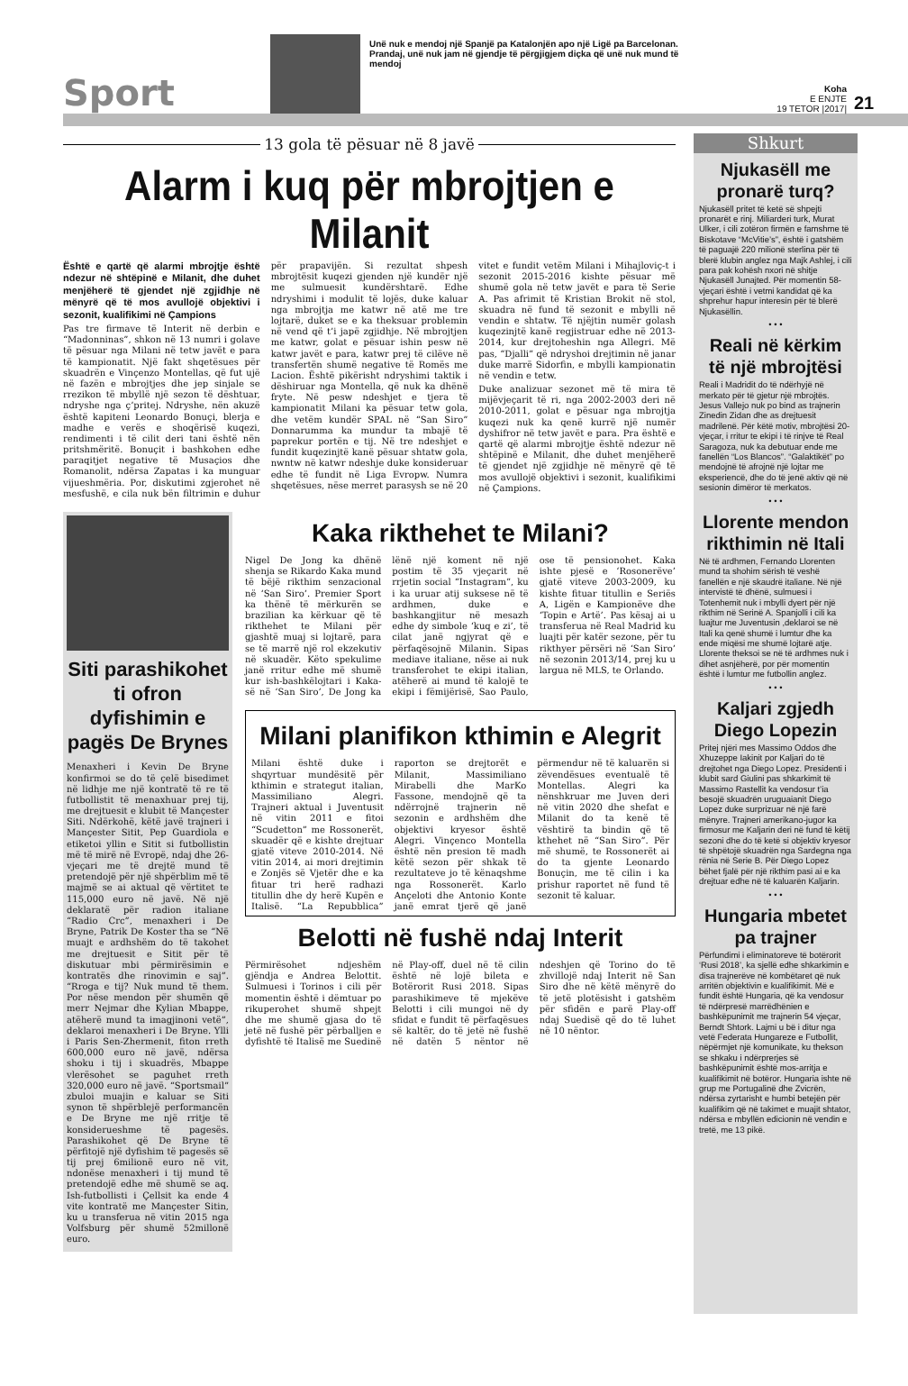Sport
Unë nuk e mendoj një Spanjë pa Katalonjën apo një Ligë pa Barcelonan. Prandaj, unë nuk jam në gjendje të përgjigjem diçka që unë nuk mund të mendoj
Koha
E ENJTE
19 TETOR |2017|
21
13 gola të pësuar në 8 javë
Alarm i kuq për mbrojtjen e Milanit
Është e qartë që alarmi mbrojtje është ndezur në shtëpinë e Milanit, dhe duhet menjëherë të gjendet një zgjidhje në mënyrë që të mos avullojë objektivi i sezonit, kualifikimi në Çampions
Pas tre firmave të Interit në derbin e “Madonninas”, shkon në 13 numri i golave të pësuar nga Milani në tetw javët e para të kampionatit. Një fakt shqetësues për skuadrën e Vinçenzo Montellas, që fut ujë në fazën e mbrojtjes dhe jep sinjale se rrezikon të mbyllë një sezon të dështuar, ndryshe nga ç’pritej. Ndryshe, nën akuzë është kapiteni Leonardo Bonuçi, blerja e madhe e verës e shoqërisë kuqezi, rendimenti i të cilit deri tani është nën pritshmëritë. Bonuçit i bashkohen edhe paraqitjet negative të Musaçios dhe Romanolit, ndërsa Zapatas i ka munguar vijueshmëria. Por, diskutimi zgjerohet në mesfushë, e cila nuk bën filtrimin e duhur për prapavijën. Si rezultat shpesh mbrojtësit kuqezi gjenden një kundër një me sulmuesit kundërshtarë. Edhe ndryshimi i modulit të lojës, duke kaluar nga mbrojtja me katwr në atë me tre lojtarë, duket se e ka theksuar problemin në vend që t’i japë zgjidhje. Në mbrojtjen me katwr, golat e pësuar ishin pesw në katwr javët e para, katwr prej të cilëve në transfertën shumë negative të Romës me Lacion. Është pikërisht ndryshimi taktik i dëshiruar nga Montella, që nuk ka dhënë fryte. Në pesw ndeshjet e tjera të kampionatit Milani ka pësuar tetw gola, dhe vetëm kundër SPAL në “San Siro” Donnarumma ka mundur ta mbajë të paprekur portën e tij. Në tre ndeshjet e fundit kuqezinjtë kanë pësuar shtatw gola, nwntw në katwr ndeshje duke konsideruar edhe të fundit në Liga Evropw. Numra shqetësues, nëse merret parasysh se në 20 vitet e fundit vetëm Milani i Mihajloviç-t i sezonit 2015-2016 kishte pësuar më shumë gola në tetw javët e para të Serie A. Pas afrimit të Kristian Brokit në stol, skuadra në fund të sezonit e mbylli në vendin e shtatw. Të njëjtin numër golash kuqezinjtë kanë regjistruar edhe në 2013-2014, kur drejtoheshin nga Allegri. Më pas, “Djalli” që ndryshoi drejtimin në janar duke marrë Sidorfin, e mbylli kampionatin në vendin e tetw.
Duke analizuar sezonet më të mira të mijëvjeçarit të ri, nga 2002-2003 deri në 2010-2011, golat e pësuar nga mbrojtja kuqezi nuk ka qenë kurrë një numër dyshifror në tetw javët e para. Pra është e qartë që alarmi mbrojtje është ndezur në shtëpinë e Milanit, dhe duhet menjëherë të gjendet një zgjidhje në mënyrë që të mos avullojë objektivi i sezonit, kualifikimi në Çampions.
Siti parashikohet ti ofron dyfishimin e pagës De Brynes
Menaxheri i Kevin De Bryne konfirmoi se do të çelë bisedimet në lidhje me një kontratë të re të futbollistit të menaxhuar prej tij, me drejtuesit e klubit të Mançester Siti. Ndërkohë, këtë javë trajneri i Mançester Sitit, Pep Guardiola e etiketoi yllin e Sitit si futbollistin më të mirë në Evropë, ndaj dhe 26-vjeçari me të drejtë mund të pretendojë për një shpërblim më të majmë se ai aktual që vërtitet te 115,000 euro në javë. Në një deklaratë për radion italiane “Radio Crc”, menaxheri i De Bryne, Patrik De Koster tha se “Në muajt e ardhshëm do të takohet me drejtuesit e Sitit për të diskutuar mbi përmirësimin e kontratës dhe rinovimin e saj”. “Rroga e tij? Nuk mund të them. Por nëse mendon për shumën që merr Nejmar dhe Kylian Mbappe, atëherë mund ta imagjinoni vetë”, deklaroi menaxheri i De Bryne. Ylli i Paris Sen-Zhermenit, fiton rreth 600,000 euro në javë, ndërsa shoku i tij i skuadrës, Mbappe vlerësohet se paguhet rreth 320,000 euro në javë. “Sportsmail” zbuloi muajin e kaluar se Siti synon të shpërblejë performancën e De Bryne me një rritje të konsiderueshme të pagesës. Parashikohet që De Bryne të përfitojë një dyfishim të pagesës së tij prej 6milionë euro në vit, ndonëse menaxheri i tij mund të pretendojë edhe më shumë se aq. Ish-futbollisti i Çellsit ka ende 4 vite kontratë me Mançester Sitin, ku u transferua në vitin 2015 nga Volfsburg për shumë 52millonë euro.
Kaka rikthehet te Milani?
Nigel De Jong ka dhënë shenja se Rikardo Kaka mund të bëjë rikthim senzacional në ‘San Siro’. Premier Sport ka thënë të mërkurën se brazilian ka kërkuar që të rikthehet te Milani për gjashtë muaj si lojtarë, para se të marrë një rol ekzekutiv në skuadër. Këto spekulime janë rritur edhe më shumë kur ish-bashkëlojtari i Kaka-së në ‘San Siro’, De Jong ka lënë një koment në një postim të 35 vjeçarit në rrjetin social “Instagram”, ku i ka uruar atij suksese në të ardhmen, duke e bashkangjitur në mesazh edhe dy simbole ‘kuq e zi’, të cilat janë ngjyrat që e përfaqësojnë Milanin. Sipas mediave italiane, nëse ai nuk transferohet te ekipi italian, atëherë ai mund të kalojë te ekipi i fëmijërisë, Sao Paulo, ose të pensionohet. Kaka ishte pjesë e ‘Rosonerëve’ gjatë viteve 2003-2009, ku kishte fituar titullin e Seriës A, Ligën e Kampionëve dhe ‘Topin e Artë’. Pas kësaj ai u transferua në Real Madrid ku luajti për katër sezone, për tu rikthyer përsëri në ‘San Siro’ në sezonin 2013/14, prej ku u largua në MLS, te Orlando.
Milani planifikon kthimin e Alegrit
Milani është duke i shqyrtuar mundësitë për kthimin e strategut italian, Massimiliano Alegri. Trajneri aktual i Juventusit në vitin 2011 e fitoi “Scudetton” me Rossonerët, skuadër që e kishte drejtuar gjatë viteve 2010-2014. Në vitin 2014, ai mori drejtimin e Zonjës së Vjetër dhe e ka fituar tri herë radhazi titullin dhe dy herë Kupën e Italisë. “La Repubblica” raporton se drejtorët e Milanit, Massimiliano Mirabelli dhe MarKo Fassone, mendojnë që ta ndërrojnë trajnerin në sezonin e ardhshëm dhe objektivi kryesor është Alegri. Vinçenco Montella është nën presion të madh këtë sezon për shkak të rezultateve jo të kënaqshme nga Rossonerët. Karlo Ançeloti dhe Antonio Konte janë emrat tjerë që janë përmendur në të kaluarën si zëvendësues eventualë të Montellas. Alegri ka nënshkruar me Juven deri në vitin 2020 dhe shefat e Milanit do ta kenë të vështirë ta bindin që të kthehet në “San Siro”. Për më shumë, te Rossonerët ai do ta gjente Leonardo Bonuçin, me të cilin i ka prishur raportet në fund të sezonit të kaluar.
Belotti në fushë ndaj Interit
Përmirësohet ndjeshëm gjëndja e Andrea Belottit. Sulmuesi i Torinos i cili për momentin është i dëmtuar po rikuperohet shumë shpejt dhe me shumë gjasa do të jetë në fushë për përballjen e dyfishtë të Italisë me Suedinë në Play-off, duel në të cilin është në lojë bileta e Botërorit Rusi 2018. Sipas parashikimeve të mjekëve Belotti i cili mungoi në dy sfidat e fundit të përfaqësues së kaltër, do të jetë në fushë në datën 5 nëntor në ndeshjen që Torino do të zhvillojë ndaj Interit në San Siro dhe në këtë mënyrë do të jetë plotësisht i gatshëm për sfidën e parë Play-off ndaj Suedisë që do të luhet në 10 nëntor.
Shkurt
Njukasëll me pronarë turq?
Njukasëll pritet të ketë së shpejti pronarët e rinj. Miliarderi turk, Murat Ulker, i cili zotëron firmën e famshme të Biskotave “McVitie’s”, është i gatshëm të paguajë 220 milionë sterlina për të blerë klubin anglez nga Majk Ashlej, i cili para pak kohësh nxori në shitje Njukasëll Junajted. Për momentin 58-vjeçari është i vetmi kandidat që ka shprehur hapur interesin për të blerë Njukasëllin.
• • •
Reali në kërkim të një mbrojtësi
Reali i Madridit do të ndërhyjë në merkato për të gjetur një mbrojtës. Jesus Vallejo nuk po bind as trajnerin Zinedin Zidan dhe as drejtuesit madrilenë. Për këtë motiv, mbrojtësi 20-vjeçar, i rritur te ekipi i të rinjve të Real Saragoza, nuk ka debutuar ende me fanellën “Los Blancos”. “Galaktikët” po mendojnë të afrojnë një lojtar me eksperiencë, dhe do të jenë aktiv që në sesionin dimëror të merkatos.
• • •
Llorente mendon rikthimin në Itali
Në të ardhmen, Fernando Llorenten mund ta shohim sërish të veshë fanellën e një skaudrë italiane. Në një intervistë të dhënë, sulmuesi i Totenhemit nuk i mbylli dyert për një rikthim në Serinë A. Spanjolli i cili ka luajtur me Juventusin ,deklaroi se në Itali ka qenë shumë i lumtur dhe ka ende miqësi me shumë lojtarë atje. Llorente theksoi se në të ardhmes nuk i dihet asnjëherë, por për momentin është i lumtur me futbollin anglez.
• • •
Kaljari zgjedh Diego Lopezin
Pritej njëri mes Massimo Oddos dhe Xhuzeppe Iakinit por Kaljari do të drejtohet nga Diego Lopez. Presidenti i klubit sard Giulini pas shkarkimit të Massimo Rastellit ka vendosur t’ia besojë skuadrën uruguaianit Diego Lopez duke surprizuar në një farë mënyre. Trajneri amerikano-jugor ka firmosur me Kaljarin deri në fund të këtij sezoni dhe do të ketë si objektiv kryesor të shpëtojë skuadrën nga Sardegna nga rënia në Serie B. Për Diego Lopez bëhet fjalë për një rikthim pasi ai e ka drejtuar edhe në të kaluarën Kaljarin.
• • •
Hungaria mbetet pa trajner
Përfundimi i eliminatoreve të botërorit ‘Rusi 2018’, ka sjellë edhe shkarkimin e disa trajnerëve në kombëtaret që nuk arritën objektivin e kualifikimit. Më e fundit është Hungaria, që ka vendosur të ndërpresë marrëdhënien e bashkëpunimit me trajnerin 54 vjeçar, Berndt Shtork. Lajmi u bë i ditur nga vetë Federata Hungareze e Futbollit, nëpërmjet një komunikate, ku thekson se shkaku i ndërprerjes së bashkëpunimit është mos-arritja e kualifikimit në botëror. Hungaria ishte në grup me Portugalinë dhe Zvicrën, ndërsa zyrtarisht e humbi betejën për kualifikim që në takimet e muajit shtator, ndërsa e mbyllën edicionin në vendin e tretë, me 13 pikë.